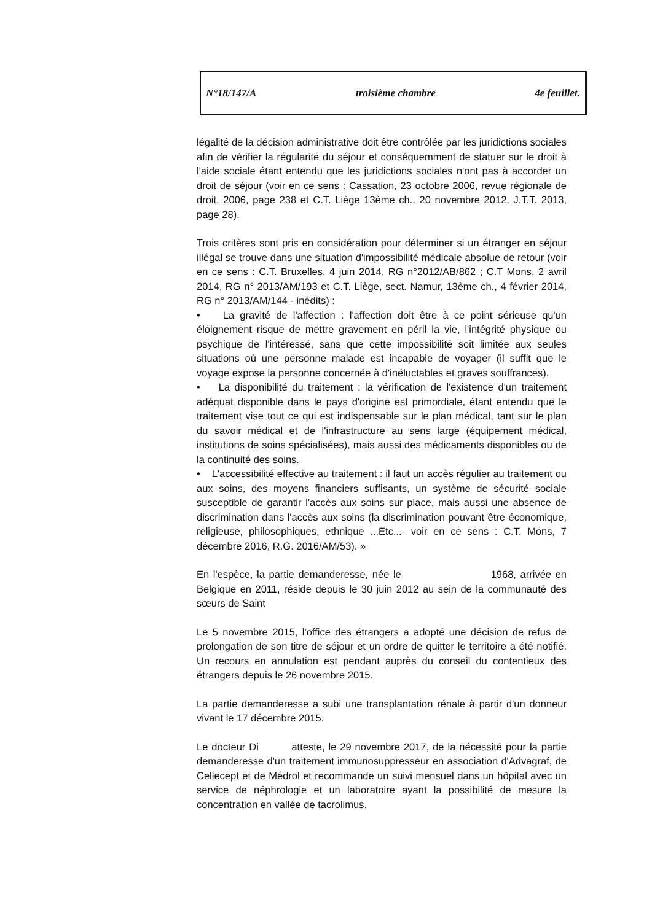N°18/147/A troisième chambre 4e feuillet.
légalité de la décision administrative doit être contrôlée par les juridictions sociales afin de vérifier la régularité du séjour et conséquemment de statuer sur le droit à l'aide sociale étant entendu que les juridictions sociales n'ont pas à accorder un droit de séjour (voir en ce sens : Cassation, 23 octobre 2006, revue régionale de droit, 2006, page 238 et C.T. Liège 13ème ch., 20 novembre 2012, J.T.T. 2013, page 28).
Trois critères sont pris en considération pour déterminer si un étranger en séjour illégal se trouve dans une situation d'impossibilité médicale absolue de retour (voir en ce sens : C.T. Bruxelles, 4 juin 2014, RG n°2012/AB/862 ; C.T Mons, 2 avril 2014, RG n° 2013/AM/193 et C.T. Liège, sect. Namur, 13ème ch., 4 février 2014, RG n° 2013/AM/144 - inédits) :
• La gravité de l'affection : l'affection doit être à ce point sérieuse qu'un éloignement risque de mettre gravement en péril la vie, l'intégrité physique ou psychique de l'intéressé, sans que cette impossibilité soit limitée aux seules situations où une personne malade est incapable de voyager (il suffit que le voyage expose la personne concernée à d'inéluctables et graves souffrances).
• La disponibilité du traitement : la vérification de l'existence d'un traitement adéquat disponible dans le pays d'origine est primordiale, étant entendu que le traitement vise tout ce qui est indispensable sur le plan médical, tant sur le plan du savoir médical et de l'infrastructure au sens large (équipement médical, institutions de soins spécialisées), mais aussi des médicaments disponibles ou de la continuité des soins.
• L'accessibilité effective au traitement : il faut un accès régulier au traitement ou aux soins, des moyens financiers suffisants, un système de sécurité sociale susceptible de garantir l'accès aux soins sur place, mais aussi une absence de discrimination dans l'accès aux soins (la discrimination pouvant être économique, religieuse, philosophiques, ethnique ...Etc...- voir en ce sens : C.T. Mons, 7 décembre 2016, R.G. 2016/AM/53). »
En l'espèce, la partie demanderesse, née le 1968, arrivée en Belgique en 2011, réside depuis le 30 juin 2012 au sein de la communauté des sœurs de Saint
Le 5 novembre 2015, l'office des étrangers a adopté une décision de refus de prolongation de son titre de séjour et un ordre de quitter le territoire a été notifié. Un recours en annulation est pendant auprès du conseil du contentieux des étrangers depuis le 26 novembre 2015.
La partie demanderesse a subi une transplantation rénale à partir d'un donneur vivant le 17 décembre 2015.
Le docteur Di atteste, le 29 novembre 2017, de la nécessité pour la partie demanderesse d'un traitement immunosuppresseur en association d'Advagraf, de Cellecept et de Médrol et recommande un suivi mensuel dans un hôpital avec un service de néphrologie et un laboratoire ayant la possibilité de mesure la concentration en vallée de tacrolimus.